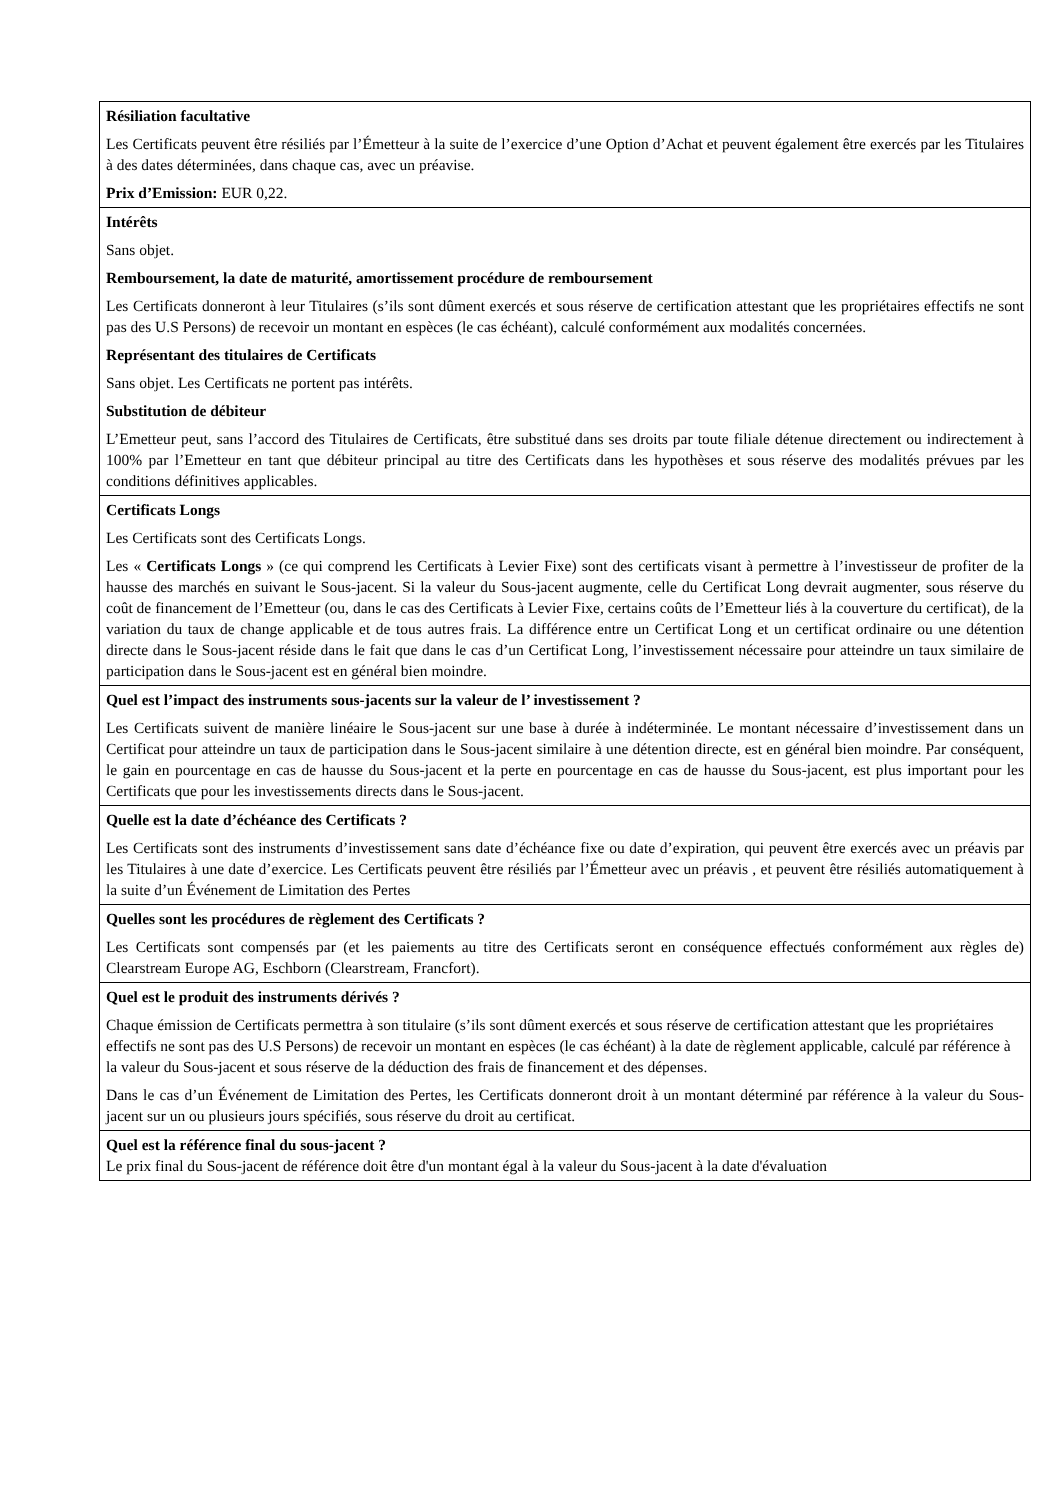| Résiliation facultative Les Certificats peuvent être résiliés par l’Émetteur à la suite de l’exercice d’une Option d’Achat et peuvent également être exercés par les Titulaires à des dates déterminées, dans chaque cas, avec un préavise. Prix d’Emission: EUR 0,22. |
| Intérêts Sans objet. Remboursement, la date de maturité, amortissement procédure de remboursement Les Certificats donneront à leur Titulaires (s’ils sont dûment exercés et sous réserve de certification attestant que les propriétaires effectifs ne sont pas des U.S Persons) de recevoir un montant en espèces (le cas échéant), calculé conformément aux modalités concernées. Représentant des titulaires de Certificats Sans objet. Les Certificats ne portent pas intérêts. Substitution de débiteur L’Emetteur peut, sans l’accord des Titulaires de Certificats, être substitué dans ses droits par toute filiale détenue directement ou indirectement à 100% par l’Emetteur en tant que débiteur principal au titre des Certificats dans les hypothèses et sous réserve des modalités prévues par les conditions définitives applicables. |
| Certificats Longs Les Certificats sont des Certificats Longs. Les « Certificats Longs » (ce qui comprend les Certificats à Levier Fixe) sont des certificats visant à permettre à l’investisseur de profiter de la hausse des marchés en suivant le Sous-jacent. Si la valeur du Sous-jacent augmente, celle du Certificat Long devrait augmenter, sous réserve du coût de financement de l’Emetteur (ou, dans le cas des Certificats à Levier Fixe, certains coûts de l’Emetteur liés à la couverture du certificat), de la variation du taux de change applicable et de tous autres frais. La différence entre un Certificat Long et un certificat ordinaire ou une détention directe dans le Sous-jacent réside dans le fait que dans le cas d’un Certificat Long, l’investissement nécessaire pour atteindre un taux similaire de participation dans le Sous-jacent est en général bien moindre. |
| Quel est l’impact des instruments sous-jacents sur la valeur de l’ investissement ? Les Certificats suivent de manière linéaire le Sous-jacent sur une base à durée à indéterminée. Le montant nécessaire d’investissement dans un Certificat pour atteindre un taux de participation dans le Sous-jacent similaire à une détention directe, est en général bien moindre. Par conséquent, le gain en pourcentage en cas de hausse du Sous-jacent et la perte en pourcentage en cas de hausse du Sous-jacent, est plus important pour les Certificats que pour les investissements directs dans le Sous-jacent. |
| Quelle est la date d’échéance des Certificats ? Les Certificats sont des instruments d’investissement sans date d’échéance fixe ou date d’expiration, qui peuvent être exercés avec un préavis par les Titulaires à une date d’exercice. Les Certificats peuvent être résiliés par l’Émetteur avec un préavis , et peuvent être résiliés automatiquement à la suite d’un Événement de Limitation des Pertes |
| Quelles sont les procédures de règlement des Certificats ? Les Certificats sont compensés par (et les paiements au titre des Certificats seront en conséquence effectués conformément aux règles de) Clearstream Europe AG, Eschborn (Clearstream, Francfort). |
| Quel est le produit des instruments dérivés ? Chaque émission de Certificats permettra à son titulaire (s’ils sont dûment exercés et sous réserve de certification attestant que les propriétaires effectifs ne sont pas des U.S Persons) de recevoir un montant en espèces (le cas échéant) à la date de règlement applicable, calculé par référence à la valeur du Sous-jacent et sous réserve de la déduction des frais de financement et des dépenses. Dans le cas d’un Événement de Limitation des Pertes, les Certificats donneront droit à un montant déterminé par référence à la valeur du Sous-jacent sur un ou plusieurs jours spécifiés, sous réserve du droit au certificat. |
| Quel est la référence final du sous-jacent ? Le prix final du Sous-jacent de référence doit être d'un montant égal à la valeur du Sous-jacent à la date d'évaluation |